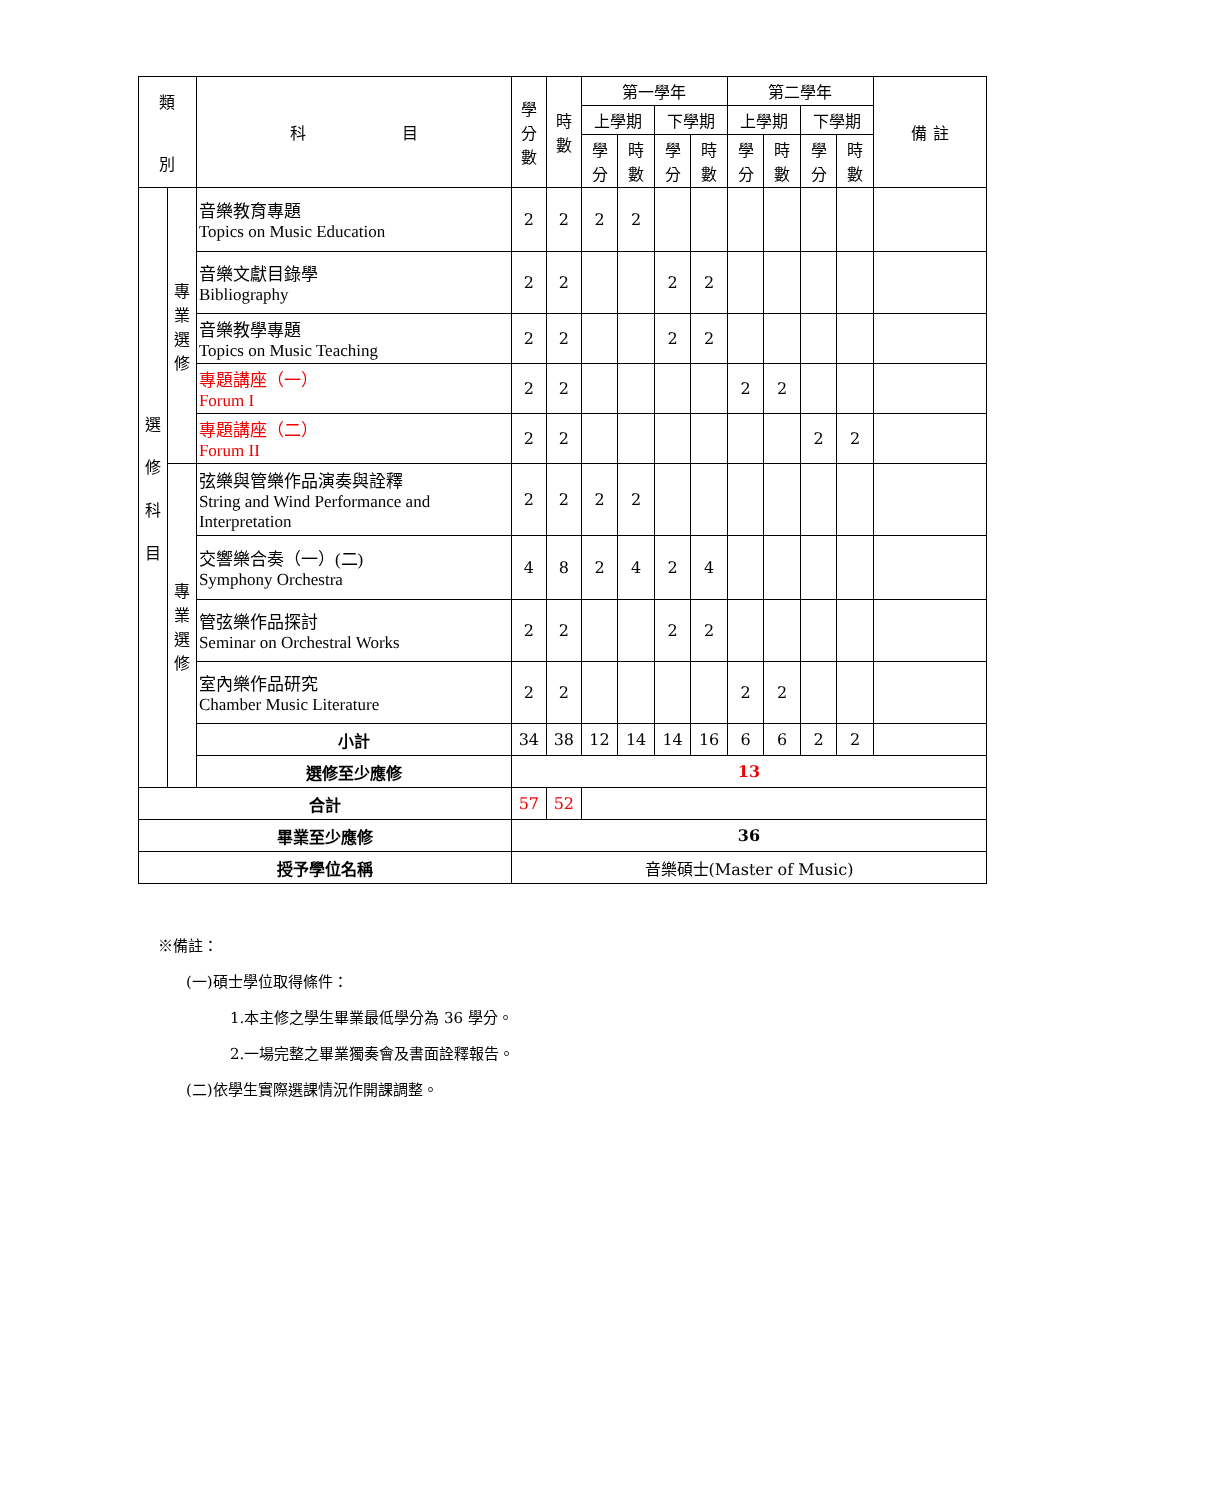| 類 別 | | 科 目 | 學 分 數 | 時 數 | 第一學年 | | | | 第二學年 | | | | 備 註 |
| --- | --- | --- | --- | --- | --- | --- | --- | --- | --- | --- | --- | --- | --- |
| | | | | | 上學期 | | 下學期 | | 上學期 | | 下學期 | | |
| | | | | | 學 分 | 時 數 | 學 分 | 時 數 | 學 分 | 時 數 | 學 分 | 時 數 | |
| 選 修 科 目 | 專 業 選 修 | 音樂教育專題 Topics on Music Education | 2 | 2 | 2 | 2 | | | | | | | |
| | | 音樂文獻目錄學 Bibliography | 2 | 2 | | | 2 | 2 | | | | | |
| | | 音樂教學專題 Topics on Music Teaching | 2 | 2 | | | 2 | 2 | | | | | |
| | | 專題講座（一） Forum I | 2 | 2 | | | | | 2 | 2 | | | |
| | | 專題講座（二） Forum II | 2 | 2 | | | | | | | 2 | 2 | |
| | 專 業 選 修 | 弦樂與管樂作品演奏與詮釋 String and Wind Performance and Interpretation | 2 | 2 | 2 | 2 | | | | | | | |
| | | 交響樂合奏（一）(二) Symphony Orchestra | 4 | 8 | 2 | 4 | 2 | 4 | | | | | |
| | | 管弦樂作品探討 Seminar on Orchestral Works | 2 | 2 | | | 2 | 2 | | | | | |
| | | 室內樂作品研究 Chamber Music Literature | 2 | 2 | | | | | 2 | 2 | | | |
| | | 小計 | 34 | 38 | 12 | 14 | 14 | 16 | 6 | 6 | 2 | 2 | |
| | | 選修至少應修 | 13 | | | | | | | | | | |
| 合計 | | | 57 | 52 | | | | | | | | | |
| 畢業至少應修 | | | 36 | | | | | | | | | | |
| 授予學位名稱 | | | 音樂碩士(Master of Music) | | | | | | | | | | |
※備註：
(一)碩士學位取得條件：
1.本主修之學生畢業最低學分為 36 學分。
2.一場完整之畢業獨奏會及書面詮釋報告。
(二)依學生實際選課情況作開課調整。